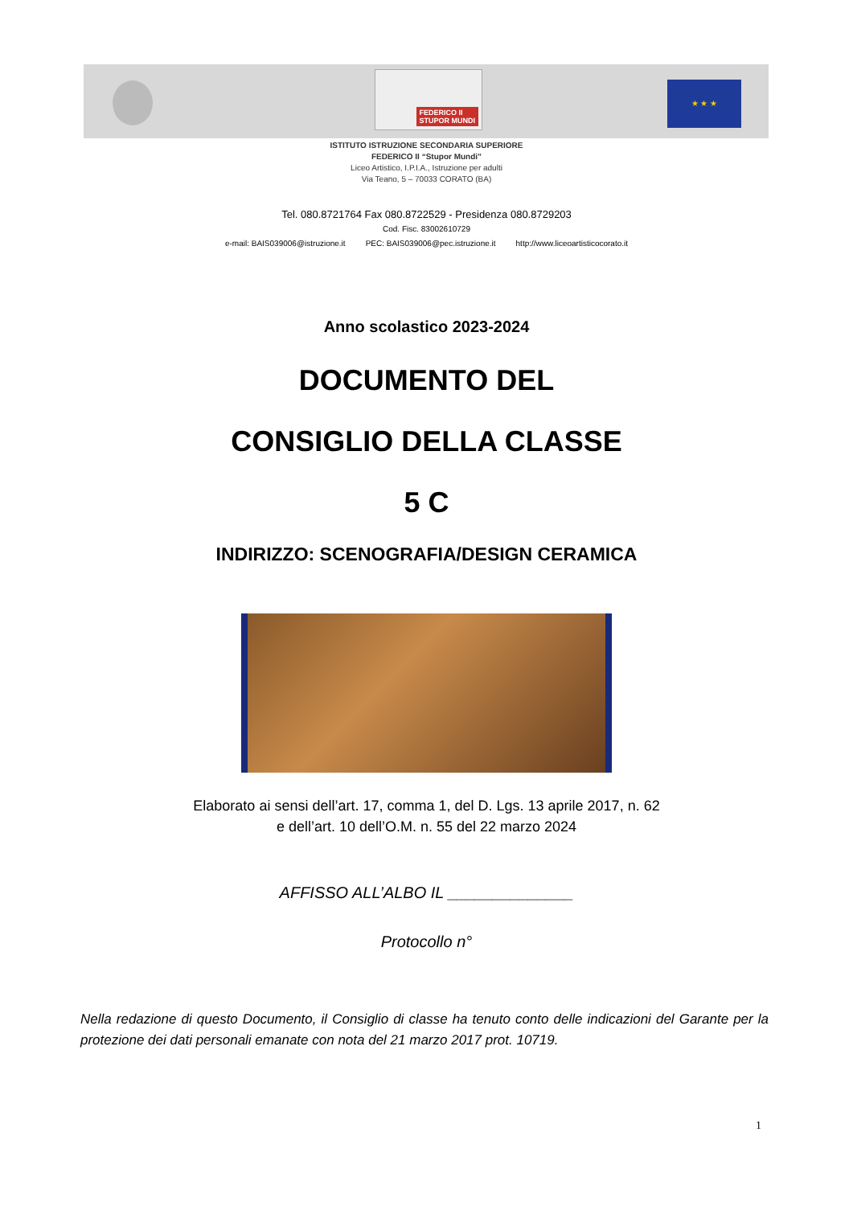FEDERICO II
STUPOR MUNDI
★ ★ ★
ISTITUTO ISTRUZIONE SECONDARIA SUPERIORE
FEDERICO II “Stupor Mundi”
Liceo Artistico, I.P.I.A., Istruzione per adulti
Via Teano, 5 – 70033 CORATO (BA)
Tel. 080.8721764 Fax 080.8722529 - Presidenza 080.8729203
Cod. Fisc. 83002610729
e-mail: BAIS039006@istruzione.it PEC: BAIS039006@pec.istruzione.it http://www.liceoartisticocorato.it
Anno scolastico 2023-2024
DOCUMENTO DEL
CONSIGLIO DELLA CLASSE
5 C
INDIRIZZO: SCENOGRAFIA/DESIGN CERAMICA
Elaborato ai sensi dell’art. 17, comma 1, del D. Lgs. 13 aprile 2017, n. 62
e dell’art. 10 dell’O.M. n. 55 del 22 marzo 2024
AFFISSO ALL’ALBO IL ______________
Protocollo n°
Nella redazione di questo Documento, il Consiglio di classe ha tenuto conto delle indicazioni del Garante per la protezione dei dati personali emanate con nota del 21 marzo 2017 prot. 10719.
1